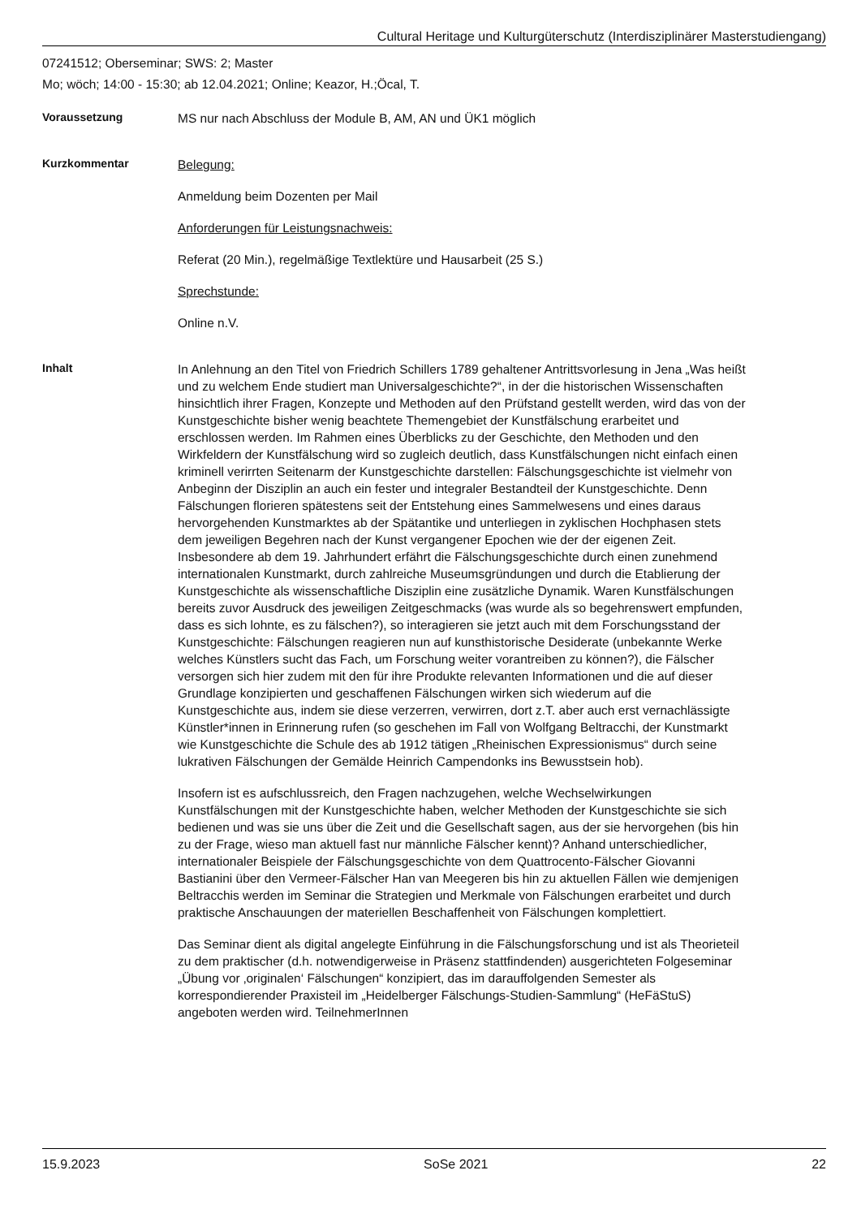Cultural Heritage und Kulturgüterschutz (Interdisziplinärer Masterstudiengang)
07241512; Oberseminar; SWS: 2; Master
Mo; wöch; 14:00 - 15:30; ab 12.04.2021; Online; Keazor, H.;Öcal, T.
Voraussetzung
MS nur nach Abschluss der Module B, AM, AN und ÜK1 möglich
Kurzkommentar
Belegung:
Anmeldung beim Dozenten per Mail
Anforderungen für Leistungsnachweis:
Referat (20 Min.), regelmäßige Textlektüre und Hausarbeit (25 S.)
Sprechstunde:
Online n.V.
Inhalt
In Anlehnung an den Titel von Friedrich Schillers 1789 gehaltener Antrittsvorlesung in Jena „Was heißt und zu welchem Ende studiert man Universalgeschichte?“, in der die historischen Wissenschaften hinsichtlich ihrer Fragen, Konzepte und Methoden auf den Prüfstand gestellt werden, wird das von der Kunstgeschichte bisher wenig beachtete Themengebiet der Kunstfälschung erarbeitet und erschlossen werden. Im Rahmen eines Überblicks zu der Geschichte, den Methoden und den Wirkfeldern der Kunstfälschung wird so zugleich deutlich, dass Kunstfälschungen nicht einfach einen kriminell verirrten Seitenarm der Kunstgeschichte darstellen: Fälschungsgeschichte ist vielmehr von Anbeginn der Disziplin an auch ein fester und integraler Bestandteil der Kunstgeschichte. Denn Fälschungen florieren spätestens seit der Entstehung eines Sammelwesens und eines daraus hervorgehenden Kunstmarktes ab der Spätantike und unterliegen in zyklischen Hochphasen stets dem jeweiligen Begehren nach der Kunst vergangener Epochen wie der der eigenen Zeit. Insbesondere ab dem 19. Jahrhundert erfährt die Fälschungsgeschichte durch einen zunehmend internationalen Kunstmarkt, durch zahlreiche Museumsgründungen und durch die Etablierung der Kunstgeschichte als wissenschaftliche Disziplin eine zusätzliche Dynamik. Waren Kunstfälschungen bereits zuvor Ausdruck des jeweiligen Zeitgeschmacks (was wurde als so begehrenswert empfunden, dass es sich lohnte, es zu fälschen?), so interagieren sie jetzt auch mit dem Forschungsstand der Kunstgeschichte: Fälschungen reagieren nun auf kunsthistorische Desiderate (unbekannte Werke welches Künstlers sucht das Fach, um Forschung weiter vorantreiben zu können?), die Fälscher versorgen sich hier zudem mit den für ihre Produkte relevanten Informationen und die auf dieser Grundlage konzipierten und geschaffenen Fälschungen wirken sich wiederum auf die Kunstgeschichte aus, indem sie diese verzerren, verwirren, dort z.T. aber auch erst vernachlässigte Künstler*innen in Erinnerung rufen (so geschehen im Fall von Wolfgang Beltracchi, der Kunstmarkt wie Kunstgeschichte die Schule des ab 1912 tätigen „Rheinischen Expressionismus“ durch seine lukrativen Fälschungen der Gemälde Heinrich Campendonks ins Bewusstsein hob).
Insofern ist es aufschlussreich, den Fragen nachzugehen, welche Wechselwirkungen Kunstfälschungen mit der Kunstgeschichte haben, welcher Methoden der Kunstgeschichte sie sich bedienen und was sie uns über die Zeit und die Gesellschaft sagen, aus der sie hervorgehen (bis hin zu der Frage, wieso man aktuell fast nur männliche Fälscher kennt)? Anhand unterschiedlicher, internationaler Beispiele der Fälschungsgeschichte von dem Quattrocento-Fälscher Giovanni Bastianini über den Vermeer-Fälscher Han van Meegeren bis hin zu aktuellen Fällen wie demjenigen Beltracchis werden im Seminar die Strategien und Merkmale von Fälschungen erarbeitet und durch praktische Anschauungen der materiellen Beschaffenheit von Fälschungen komplettiert.
Das Seminar dient als digital angelegte Einführung in die Fälschungsforschung und ist als Theorieteil zu dem praktischer (d.h. notwendigerweise in Präsenz stattfindenden) ausgerichteten Folgeseminar „Übung vor ‚originalen‘ Fälschungen“ konzipiert, das im darauffolgenden Semester als korrespondierender Praxisteil im „Heidelberger Fälschungs-Studien-Sammlung“ (HeFäStuS) angeboten werden wird. TeilnehmerInnen
15.9.2023 SoSe 2021 22